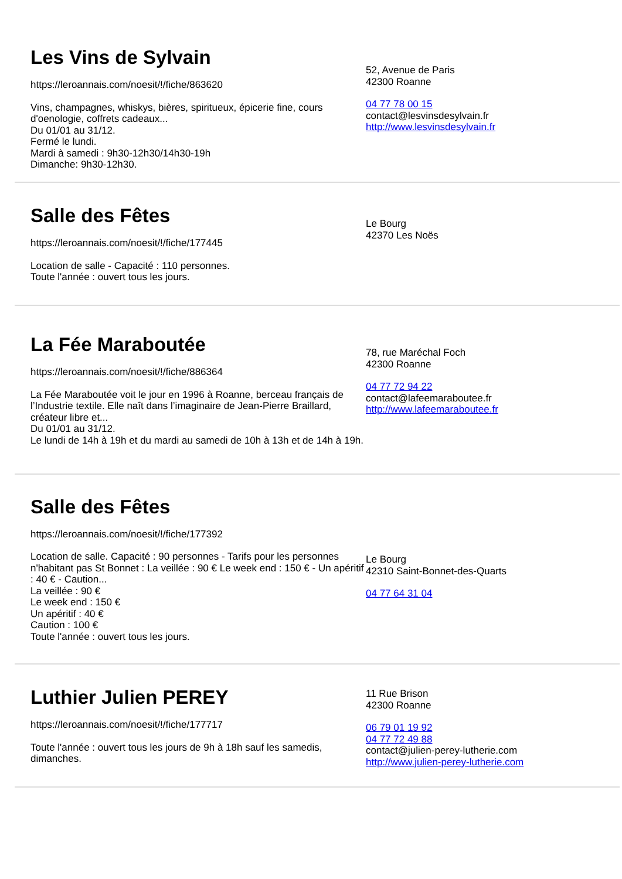Les Vins de Sylvain
https://leroannais.com/noesit/!/fiche/863620
Vins, champagnes, whiskys, bières, spiritueux, épicerie fine, cours d'oenologie, coffrets cadeaux...
Du 01/01 au 31/12.
Fermé le lundi.
Mardi à samedi : 9h30-12h30/14h30-19h
Dimanche: 9h30-12h30.
52, Avenue de Paris
42300 Roanne
04 77 78 00 15
contact@lesvinsdesylvain.fr
http://www.lesvinsdesylvain.fr
Salle des Fêtes
https://leroannais.com/noesit/!/fiche/177445
Location de salle - Capacité : 110 personnes.
Toute l'année : ouvert tous les jours.
Le Bourg
42370 Les Noës
La Fée Maraboutée
https://leroannais.com/noesit/!/fiche/886364
La Fée Maraboutée voit le jour en 1996 à Roanne, berceau français de l’Industrie textile. Elle naît dans l’imaginaire de Jean-Pierre Braillard, créateur libre et...
Du 01/01 au 31/12.
Le lundi de 14h à 19h et du mardi au samedi de 10h à 13h et de 14h à 19h.
78, rue Maréchal Foch
42300 Roanne
04 77 72 94 22
contact@lafeemaraboutee.fr
http://www.lafeemaraboutee.fr
Salle des Fêtes
https://leroannais.com/noesit/!/fiche/177392
Location de salle. Capacité : 90 personnes - Tarifs pour les personnes n'habitant pas St Bonnet : La veillée : 90 € Le week end : 150 € - Un apéritif : 40 € - Caution...
La veillée : 90 €
Le week end : 150 €
Un apéritif : 40 €
Caution : 100 €
Toute l'année : ouvert tous les jours.
Le Bourg
42310 Saint-Bonnet-des-Quarts
04 77 64 31 04
Luthier Julien PEREY
https://leroannais.com/noesit/!/fiche/177717
Toute l'année : ouvert tous les jours de 9h à 18h sauf les samedis, dimanches.
11 Rue Brison
42300 Roanne
06 79 01 19 92
04 77 72 49 88
contact@julien-perey-lutherie.com
http://www.julien-perey-lutherie.com